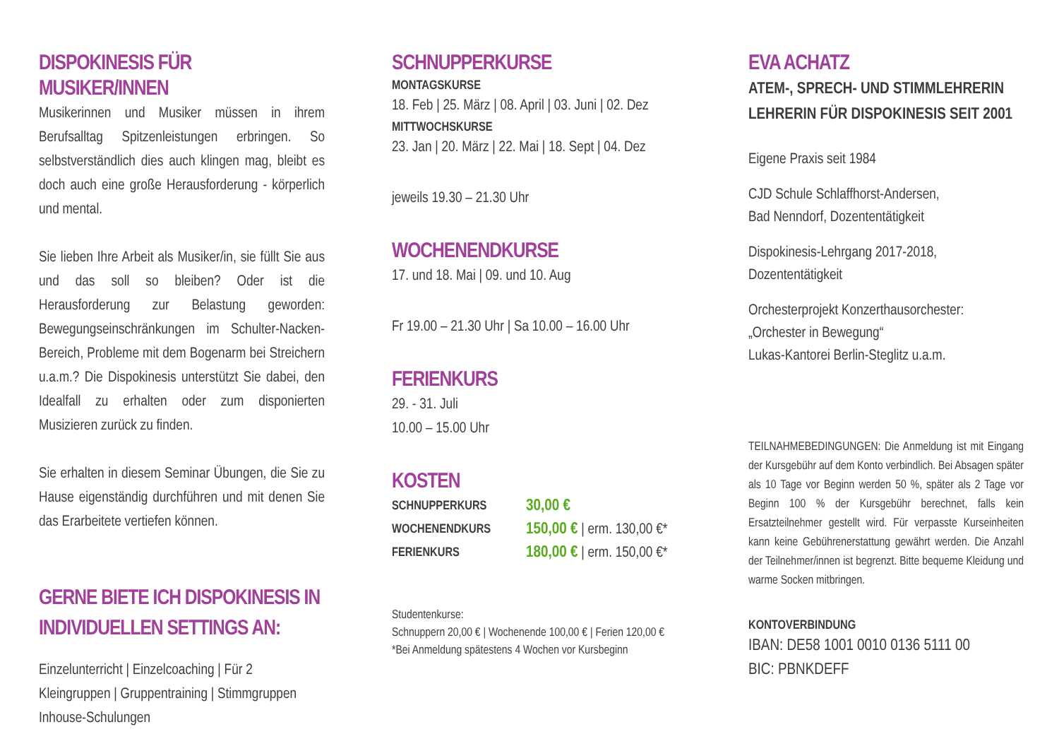DISPOKINESIS FÜR MUSIKER/INNEN
Musikerinnen und Musiker müssen in ihrem Berufsalltag Spitzenleistungen erbringen. So selbstverständlich dies auch klingen mag, bleibt es doch auch eine große Herausforderung - körperlich und mental.
Sie lieben Ihre Arbeit als Musiker/in, sie füllt Sie aus und das soll so bleiben? Oder ist die Herausforderung zur Belastung geworden: Bewegungseinschränkungen im Schulter-Nacken-Bereich, Probleme mit dem Bogenarm bei Streichern u.a.m.? Die Dispokinesis unterstützt Sie dabei, den Idealfall zu erhalten oder zum disponierten Musizieren zurück zu finden.
Sie erhalten in diesem Seminar Übungen, die Sie zu Hause eigenständig durchführen und mit denen Sie das Erarbeitete vertiefen können.
GERNE BIETE ICH DISPOKINESIS IN INDIVIDUELLEN SETTINGS AN:
Einzelunterricht | Einzelcoaching | Für 2
Kleingruppen | Gruppentraining | Stimmgruppen
Inhouse-Schulungen
SCHNUPPERKURSE
MONTAGSKURSE
18. Feb | 25. März | 08. April | 03. Juni | 02. Dez
MITTWOCHSKURSE
23. Jan | 20. März | 22. Mai | 18. Sept | 04. Dez
jeweils 19.30 – 21.30 Uhr
WOCHENENDKURSE
17. und 18. Mai | 09. und 10. Aug
Fr 19.00 – 21.30 Uhr | Sa 10.00 – 16.00 Uhr
FERIENKURS
29. - 31. Juli
10.00 – 15.00 Uhr
KOSTEN
| SCHNUPPERKURS | 30,00 € |
| WOCHENENDKURS | 150,00 € / erm. 130,00 €* |
| FERIENKURS | 180,00 € / erm. 150,00 €* |
Studentenkurse:
Schnuppern 20,00 € | Wochenende 100,00 € | Ferien 120,00 €
*Bei Anmeldung spätestens 4 Wochen vor Kursbeginn
EVA ACHATZ
ATEM-, SPRECH- UND STIMMLEHRERIN
LEHRERIN FÜR DISPOKINESIS SEIT 2001
Eigene Praxis seit 1984
CJD Schule Schlaffhorst-Andersen,
Bad Nenndorf, Dozententätigkeit
Dispokinesis-Lehrgang 2017-2018,
Dozententätigkeit
Orchesterprojekt Konzerthausorchester:
„Orchester in Bewegung“
Lukas-Kantorei Berlin-Steglitz u.a.m.
TEILNAHMEBEDINGUNGEN: Die Anmeldung ist mit Eingang der Kursgebühr auf dem Konto verbindlich. Bei Absagen später als 10 Tage vor Beginn werden 50 %, später als 2 Tage vor Beginn 100 % der Kursgebühr berechnet, falls kein Ersatzteilnehmer gestellt wird. Für verpasste Kurseinheiten kann keine Gebührenerstattung gewährt werden. Die Anzahl der Teilnehmer/innen ist begrenzt. Bitte bequeme Kleidung und warme Socken mitbringen.
KONTOVERBINDUNG
IBAN: DE58 1001 0010 0136 5111 00
BIC: PBNKDEFF